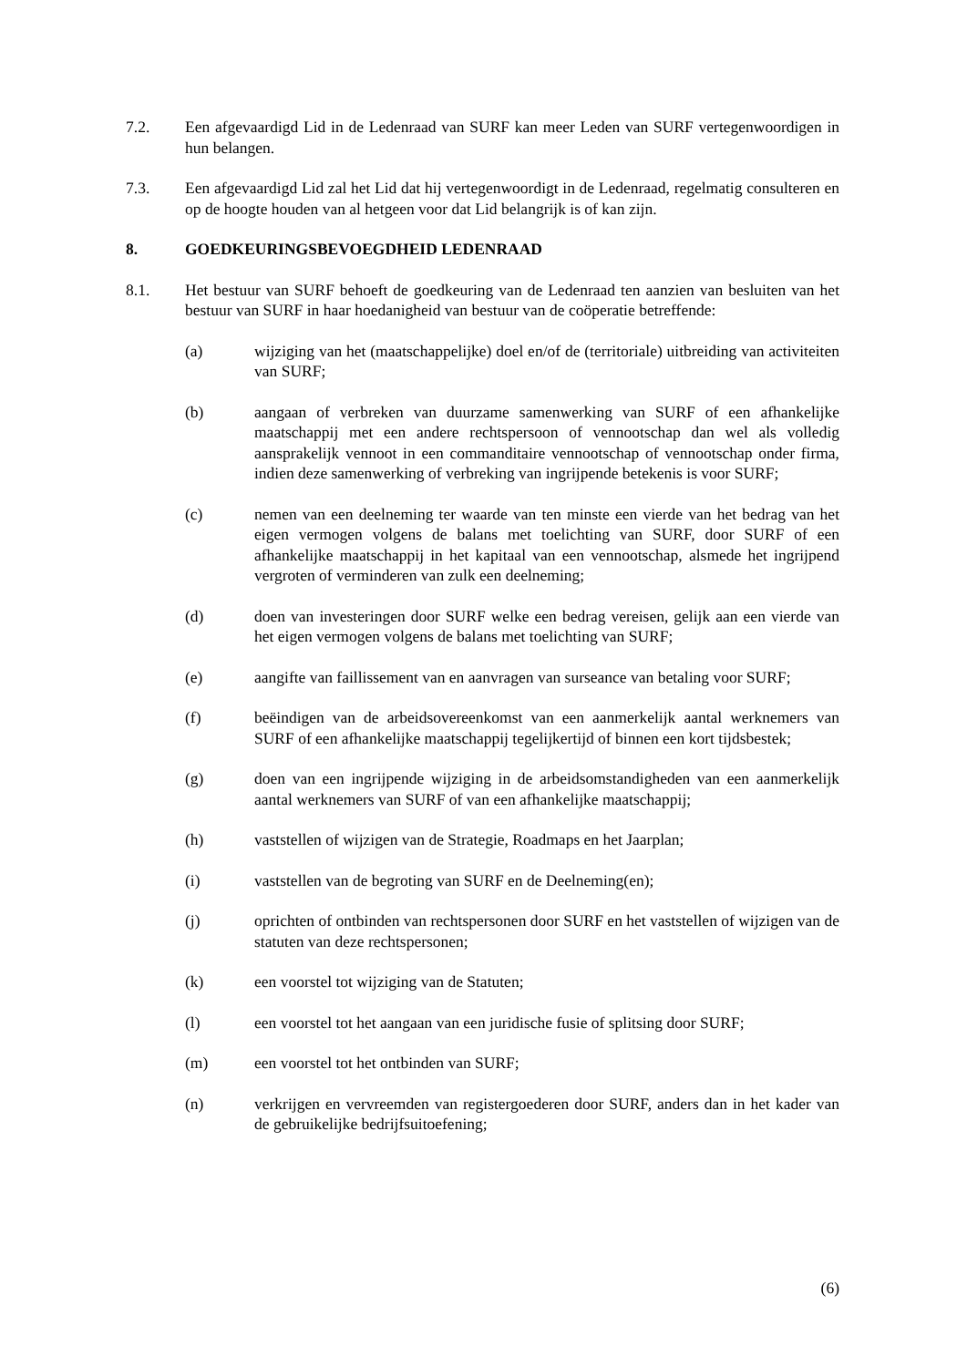7.2. Een afgevaardigd Lid in de Ledenraad van SURF kan meer Leden van SURF vertegenwoordigen in hun belangen.
7.3. Een afgevaardigd Lid zal het Lid dat hij vertegenwoordigt in de Ledenraad, regelmatig consulteren en op de hoogte houden van al hetgeen voor dat Lid belangrijk is of kan zijn.
8. GOEDKEURINGSBEVOEGDHEID LEDENRAAD
8.1. Het bestuur van SURF behoeft de goedkeuring van de Ledenraad ten aanzien van besluiten van het bestuur van SURF in haar hoedanigheid van bestuur van de coöperatie betreffende:
(a) wijziging van het (maatschappelijke) doel en/of de (territoriale) uitbreiding van activiteiten van SURF;
(b) aangaan of verbreken van duurzame samenwerking van SURF of een afhankelijke maatschappij met een andere rechtspersoon of vennootschap dan wel als volledig aansprakelijk vennoot in een commanditaire vennootschap of vennootschap onder firma, indien deze samenwerking of verbreking van ingrijpende betekenis is voor SURF;
(c) nemen van een deelneming ter waarde van ten minste een vierde van het bedrag van het eigen vermogen volgens de balans met toelichting van SURF, door SURF of een afhankelijke maatschappij in het kapitaal van een vennootschap, alsmede het ingrijpend vergroten of verminderen van zulk een deelneming;
(d) doen van investeringen door SURF welke een bedrag vereisen, gelijk aan een vierde van het eigen vermogen volgens de balans met toelichting van SURF;
(e) aangifte van faillissement van en aanvragen van surseance van betaling voor SURF;
(f) beëindigen van de arbeidsovereenkomst van een aanmerkelijk aantal werknemers van SURF of een afhankelijke maatschappij tegelijkertijd of binnen een kort tijdsbestek;
(g) doen van een ingrijpende wijziging in de arbeidsomstandigheden van een aanmerkelijk aantal werknemers van SURF of van een afhankelijke maatschappij;
(h) vaststellen of wijzigen van de Strategie, Roadmaps en het Jaarplan;
(i) vaststellen van de begroting van SURF en de Deelneming(en);
(j) oprichten of ontbinden van rechtspersonen door SURF en het vaststellen of wijzigen van de statuten van deze rechtspersonen;
(k) een voorstel tot wijziging van de Statuten;
(l) een voorstel tot het aangaan van een juridische fusie of splitsing door SURF;
(m) een voorstel tot het ontbinden van SURF;
(n) verkrijgen en vervreemden van registergoederen door SURF, anders dan in het kader van de gebruikelijke bedrijfsuitoefening;
(6)